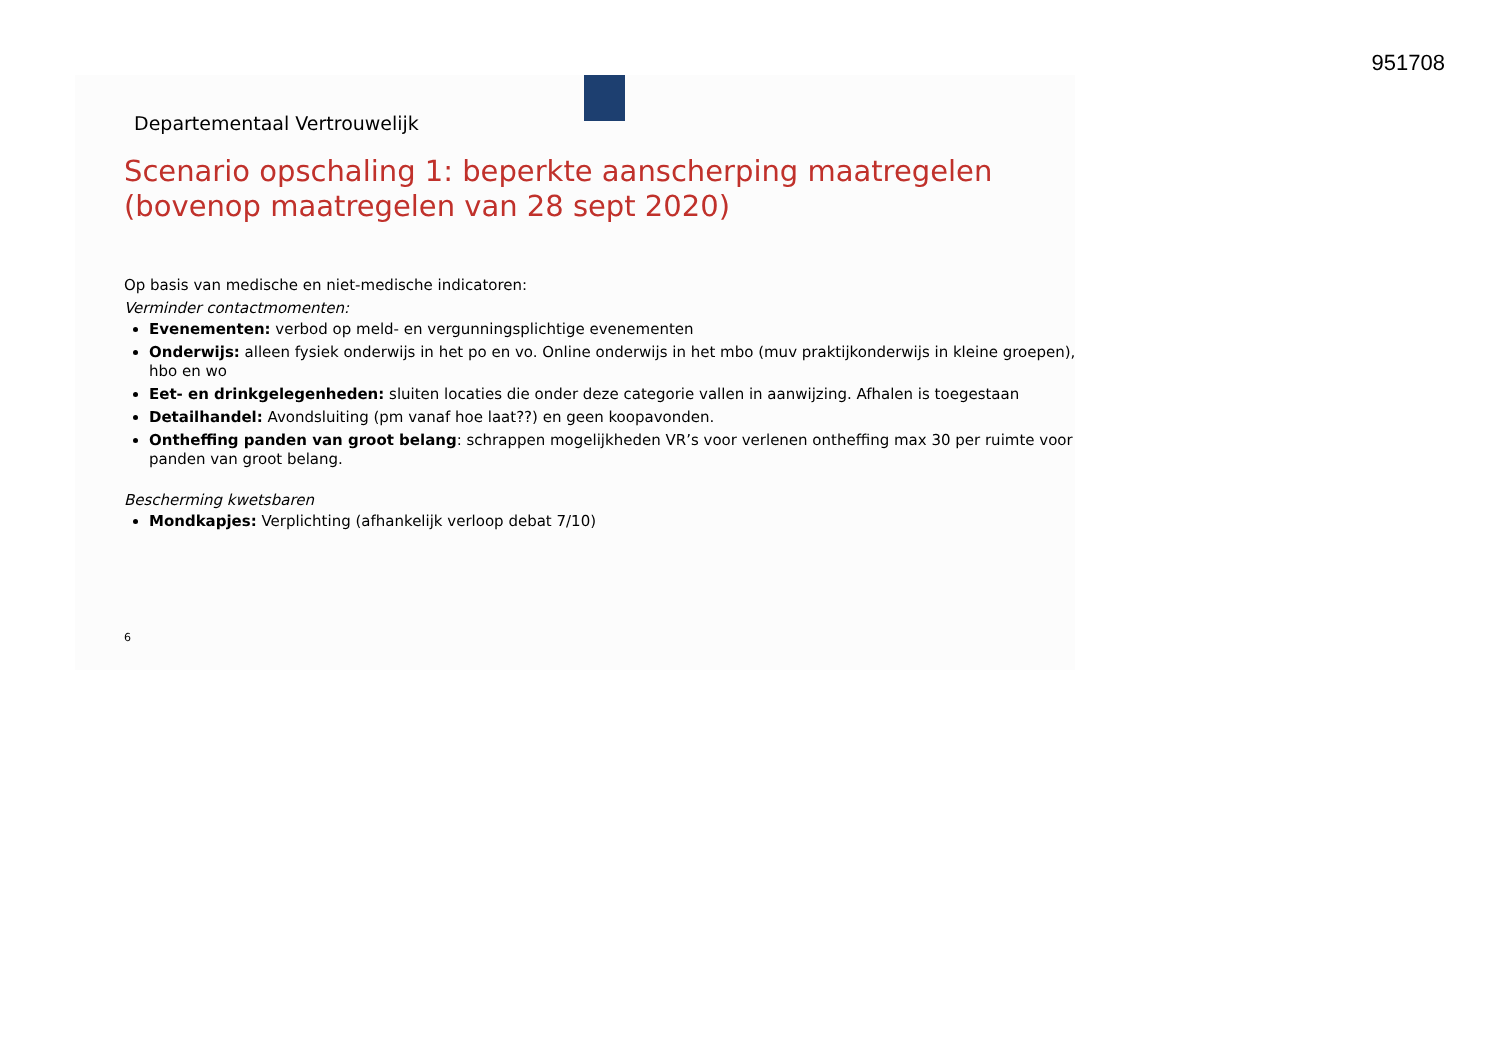951708
Departementaal Vertrouwelijk
Scenario opschaling 1: beperkte aanscherping maatregelen (bovenop maatregelen van 28 sept 2020)
Op basis van medische en niet-medische indicatoren:
Verminder contactmomenten:
Evenementen: verbod op meld- en vergunningsplichtige evenementen
Onderwijs: alleen fysiek onderwijs in het po en vo. Online onderwijs in het mbo (muv praktijkonderwijs in kleine groepen), hbo en wo
Eet- en drinkgelegenheden: sluiten locaties die onder deze categorie vallen in aanwijzing. Afhalen is toegestaan
Detailhandel: Avondsluiting (pm vanaf hoe laat??) en geen koopavonden.
Ontheffing panden van groot belang: schrappen mogelijkheden VR’s voor verlenen ontheffing max 30 per ruimte voor panden van groot belang.
Bescherming kwetsbaren
Mondkapjes: Verplichting (afhankelijk verloop debat 7/10)
6